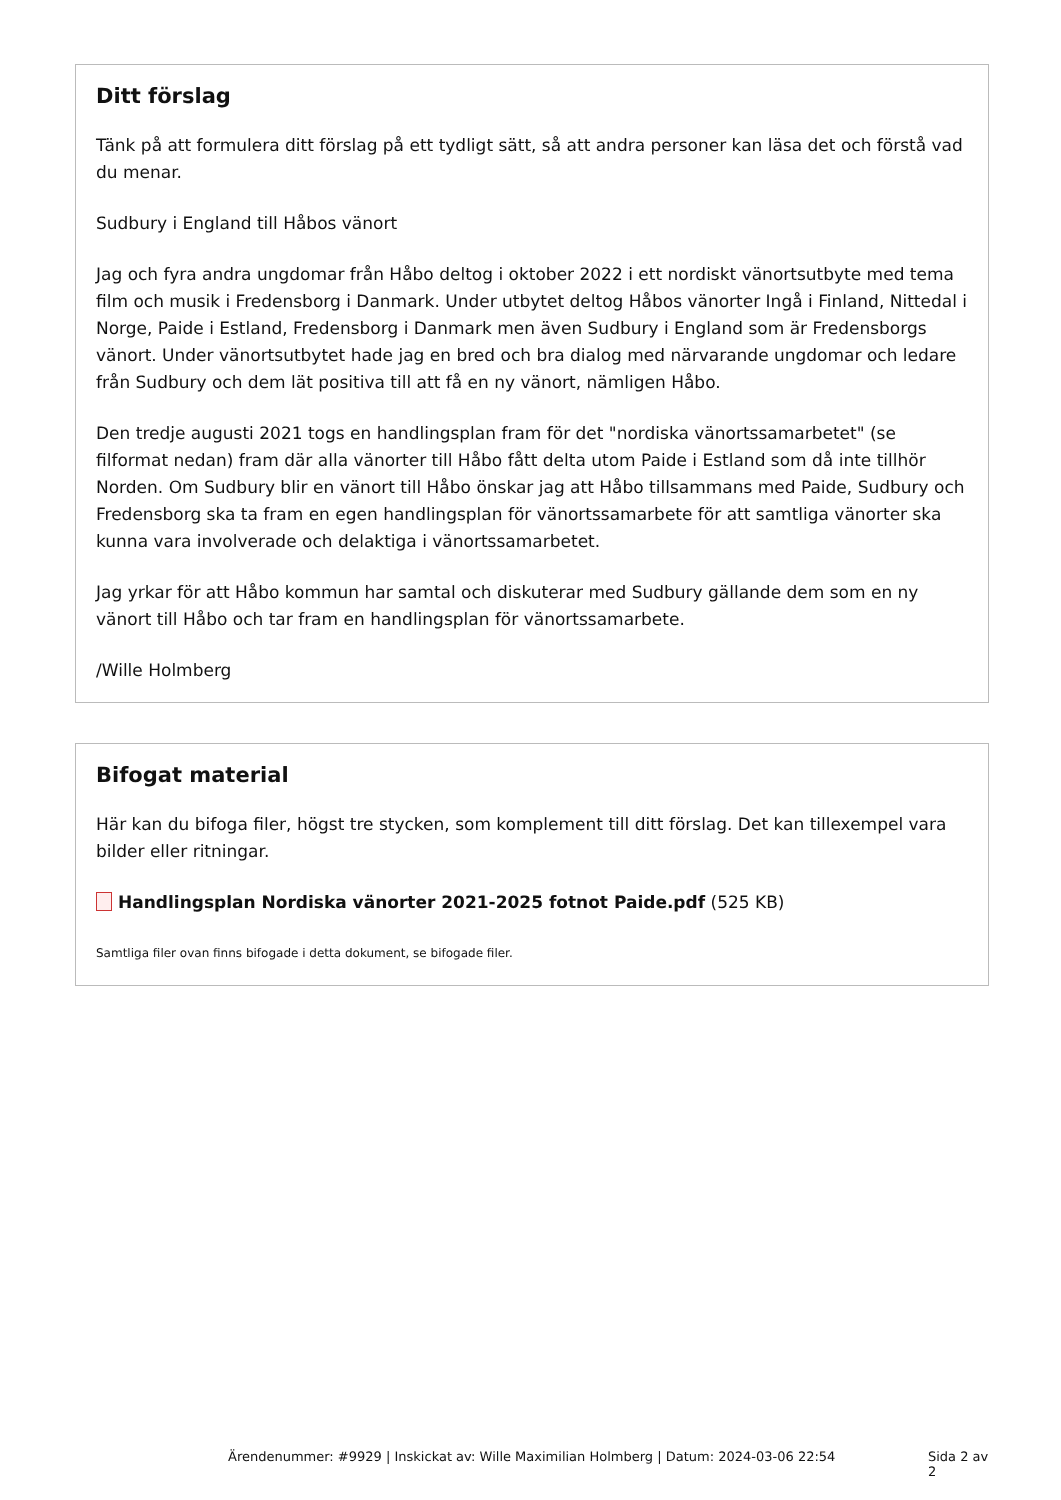Ditt förslag
Tänk på att formulera ditt förslag på ett tydligt sätt, så att andra personer kan läsa det och förstå vad du menar.
Sudbury i England till Håbos vänort
Jag och fyra andra ungdomar från Håbo deltog i oktober 2022 i ett nordiskt vänortsutbyte med tema film och musik i Fredensborg i Danmark. Under utbytet deltog Håbos vänorter Ingå i Finland, Nittedal i Norge, Paide i Estland, Fredensborg i Danmark men även Sudbury i England som är Fredensborgs vänort. Under vänortsutbytet hade jag en bred och bra dialog med närvarande ungdomar och ledare från Sudbury och dem lät positiva till att få en ny vänort, nämligen Håbo.
Den tredje augusti 2021 togs en handlingsplan fram för det "nordiska vänortssamarbetet" (se filformat nedan) fram där alla vänorter till Håbo fått delta utom Paide i Estland som då inte tillhör Norden. Om Sudbury blir en vänort till Håbo önskar jag att Håbo tillsammans med Paide, Sudbury och Fredensborg ska ta fram en egen handlingsplan för vänortssamarbete för att samtliga vänorter ska kunna vara involverade och delaktiga i vänortssamarbetet.
Jag yrkar för att Håbo kommun har samtal och diskuterar med Sudbury gällande dem som en ny vänort till Håbo och tar fram en handlingsplan för vänortssamarbete.
/Wille Holmberg
Bifogat material
Här kan du bifoga filer, högst tre stycken, som komplement till ditt förslag. Det kan tillexempel vara bilder eller ritningar.
Handlingsplan Nordiska vänorter 2021-2025 fotnot Paide.pdf (525 KB)
Samtliga filer ovan finns bifogade i detta dokument, se bifogade filer.
Ärendenummer: #9929 | Inskickat av: Wille Maximilian Holmberg | Datum: 2024-03-06 22:54 Sida 2 av 2